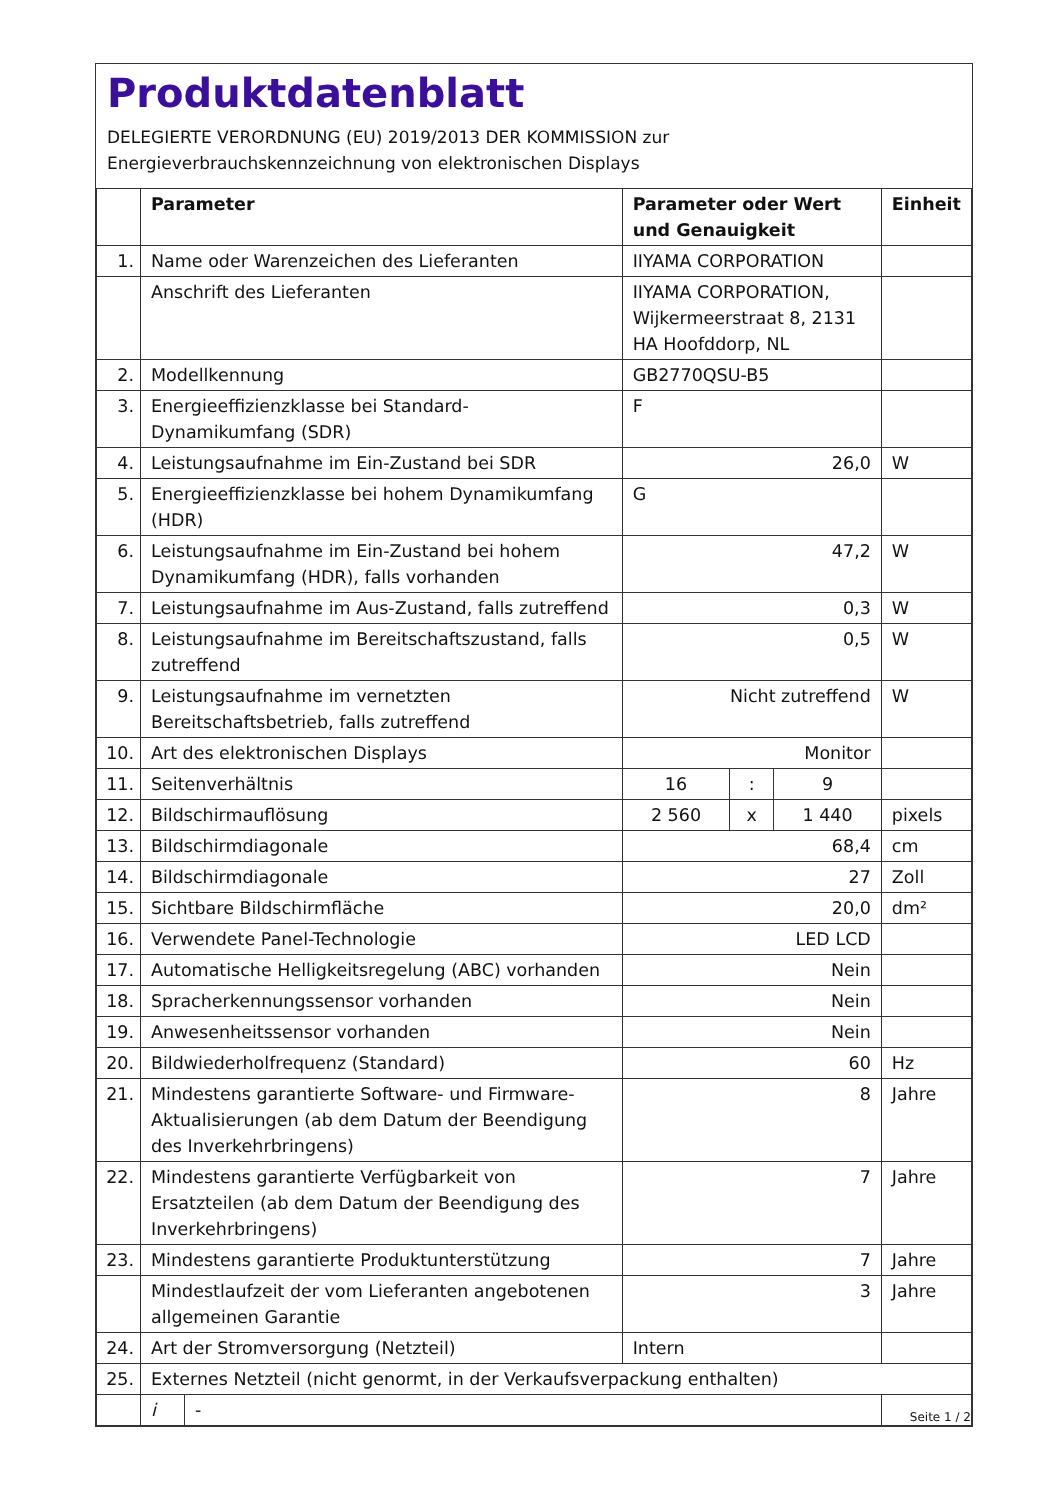Produktdatenblatt
DELEGIERTE VERORDNUNG (EU) 2019/2013 DER KOMMISSION zur
Energieverbrauchskennzeichnung von elektronischen Displays
| | Parameter | | Parameter oder Wert und Genauigkeit | | | Einheit |
| --- | --- | --- | --- | --- | --- | --- |
| 1. | Name oder Warenzeichen des Lieferanten | | IIYAMA CORPORATION | | | |
| | Anschrift des Lieferanten | | IIYAMA CORPORATION, Wijkermeerstraat 8, 2131 HA Hoofddorp, NL | | | |
| 2. | Modellkennung | | GB2770QSU-B5 | | | |
| 3. | Energieeffizienzklasse bei Standard-Dynamikumfang (SDR) | | F | | | |
| 4. | Leistungsaufnahme im Ein-Zustand bei SDR | | 26,0 | | | W |
| 5. | Energieeffizienzklasse bei hohem Dynamikumfang (HDR) | | G | | | |
| 6. | Leistungsaufnahme im Ein-Zustand bei hohem Dynamikumfang (HDR), falls vorhanden | | 47,2 | | | W |
| 7. | Leistungsaufnahme im Aus-Zustand, falls zutreffend | | 0,3 | | | W |
| 8. | Leistungsaufnahme im Bereitschaftszustand, falls zutreffend | | 0,5 | | | W |
| 9. | Leistungsaufnahme im vernetzten Bereitschaftsbetrieb, falls zutreffend | | Nicht zutreffend | | | W |
| 10. | Art des elektronischen Displays | | Monitor | | | |
| 11. | Seitenverhältnis | | 16 | : | 9 | |
| 12. | Bildschirmauflösung | | 2 560 | x | 1 440 | pixels |
| 13. | Bildschirmdiagonale | | 68,4 | | | cm |
| 14. | Bildschirmdiagonale | | 27 | | | Zoll |
| 15. | Sichtbare Bildschirmfläche | | 20,0 | | | dm² |
| 16. | Verwendete Panel-Technologie | | LED LCD | | | |
| 17. | Automatische Helligkeitsregelung (ABC) vorhanden | | Nein | | | |
| 18. | Spracherkennungssensor vorhanden | | Nein | | | |
| 19. | Anwesenheitssensor vorhanden | | Nein | | | |
| 20. | Bildwiederholfrequenz (Standard) | | 60 | | | Hz |
| 21. | Mindestens garantierte Software- und Firmware-Aktualisierungen (ab dem Datum der Beendigung des Inverkehrbringens) | | 8 | | | Jahre |
| 22. | Mindestens garantierte Verfügbarkeit von Ersatzteilen (ab dem Datum der Beendigung des Inverkehrbringens) | | 7 | | | Jahre |
| 23. | Mindestens garantierte Produktunterstützung | | 7 | | | Jahre |
| | Mindestlaufzeit der vom Lieferanten angebotenen allgemeinen Garantie | | 3 | | | Jahre |
| 24. | Art der Stromversorgung (Netzteil) | | Intern | | | |
| 25. | Externes Netzteil (nicht genormt, in der Verkaufsverpackung enthalten) | | | | | |
| | i | - | | | | |
Seite 1 / 2